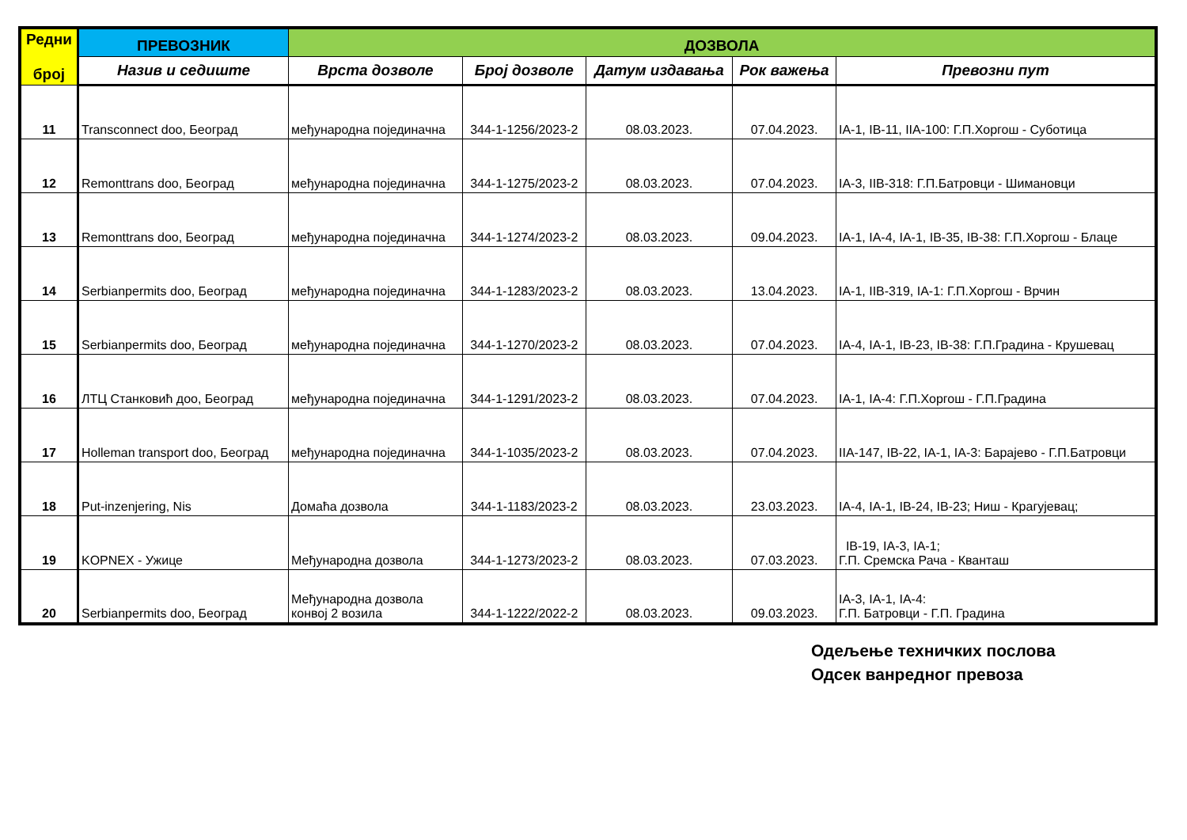| Редни број | ПРЕВОЗНИК | ДОЗВОЛА | | | | |
| --- | --- | --- | --- | --- | --- | --- |
| | Назив и седиште | Врста дозволе | Број дозволе | Датум издавања | Рок важења | Превозни пут |
| 11 | Transconnect doo, Београд | међународна појединачна | 344-1-1256/2023-2 | 08.03.2023. | 07.04.2023. | IA-1, IB-11, IIA-100: Г.П.Хоргош - Суботица |
| 12 | Remonttrans doo, Београд | међународна појединачна | 344-1-1275/2023-2 | 08.03.2023. | 07.04.2023. | IA-3, IIB-318: Г.П.Батровци - Шимановци |
| 13 | Remonttrans doo, Београд | међународна појединачна | 344-1-1274/2023-2 | 08.03.2023. | 09.04.2023. | IA-1, IA-4, IA-1, IB-35, IB-38: Г.П.Хоргош - Блаце |
| 14 | Serbianpermits doo, Београд | међународна појединачна | 344-1-1283/2023-2 | 08.03.2023. | 13.04.2023. | IA-1, IIB-319, IA-1: Г.П.Хоргош - Врчин |
| 15 | Serbianpermits doo, Београд | међународна појединачна | 344-1-1270/2023-2 | 08.03.2023. | 07.04.2023. | IA-4, IA-1, IB-23, IB-38: Г.П.Градина - Крушевац |
| 16 | ЛТЦ Станковић доо, Београд | међународна појединачна | 344-1-1291/2023-2 | 08.03.2023. | 07.04.2023. | IA-1, IA-4: Г.П.Хоргош - Г.П.Градина |
| 17 | Holleman transport doo, Београд | међународна појединачна | 344-1-1035/2023-2 | 08.03.2023. | 07.04.2023. | IIA-147, IB-22, IA-1, IA-3: Барајево - Г.П.Батровци |
| 18 | Put-inzenjering, Nis | Домаћа дозвола | 344-1-1183/2023-2 | 08.03.2023. | 23.03.2023. | IA-4, IA-1, IB-24, IB-23; Ниш - Крагујевац; |
| 19 | KOPNEX - Ужице | Међународна дозвола | 344-1-1273/2023-2 | 08.03.2023. | 07.03.2023. | IB-19, IA-3, IA-1; Г.П. Сремска Рача - Кванташ |
| 20 | Serbianpermits doo, Београд | Међународна дозвола конвој 2 возила | 344-1-1222/2022-2 | 08.03.2023. | 09.03.2023. | IA-3, IA-1, IA-4: Г.П. Батровци - Г.П. Градина |
Одељење техничких послова
Одсек ванредног превоза